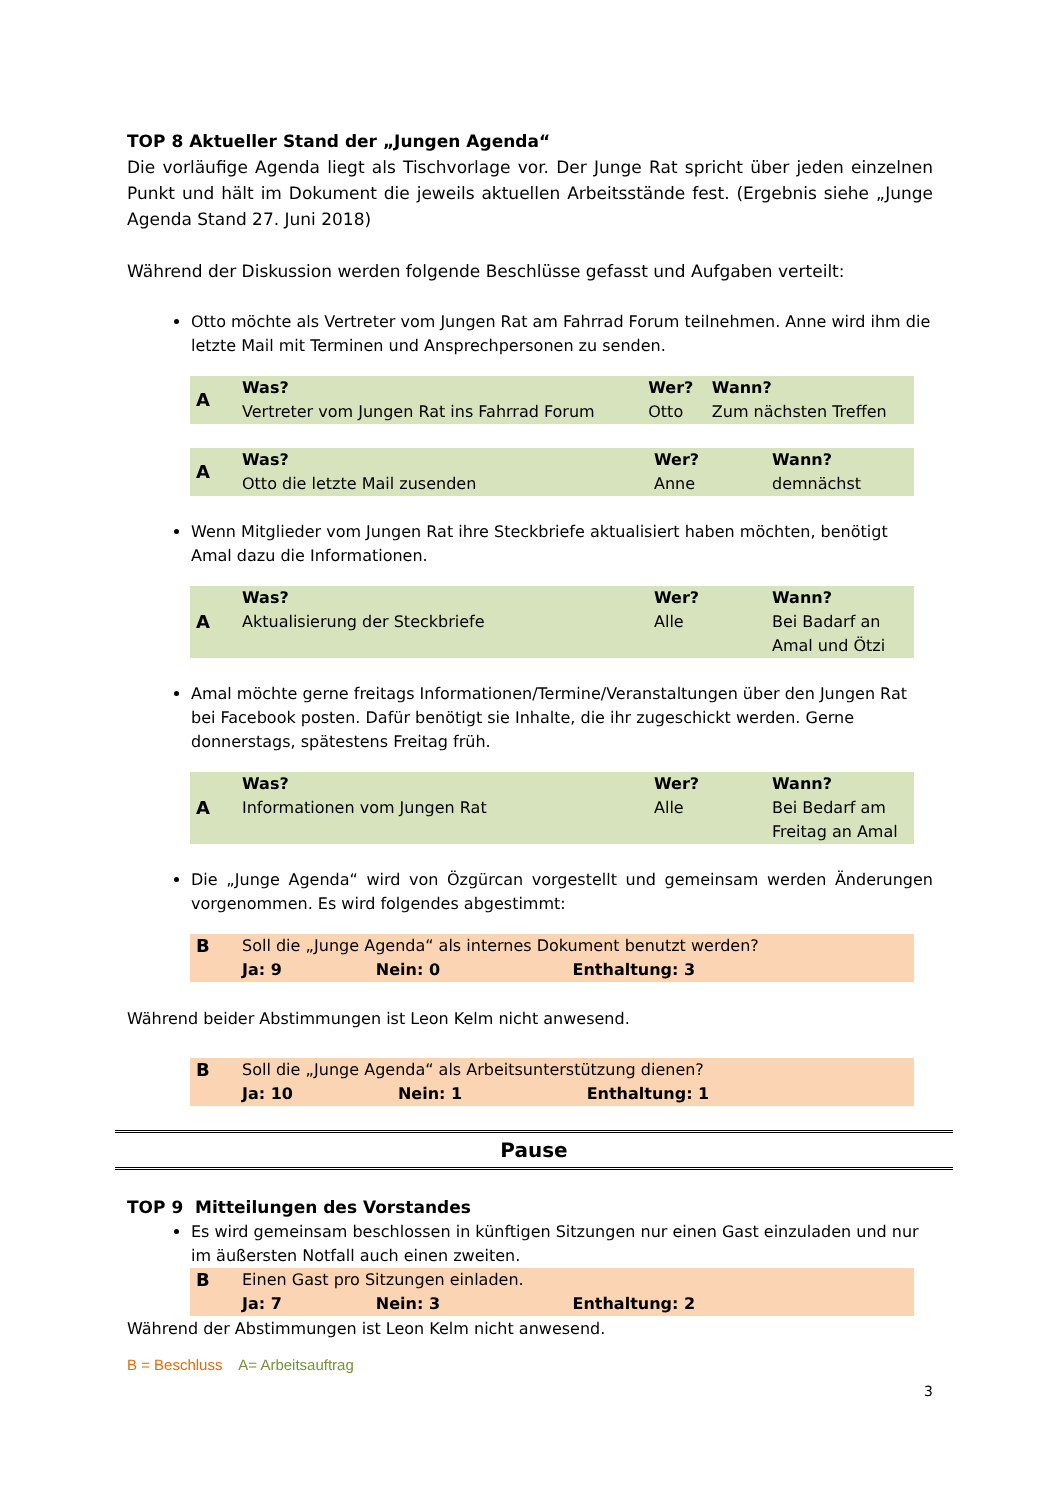TOP 8 Aktueller Stand der „Jungen Agenda“
Die vorläufige Agenda liegt als Tischvorlage vor. Der Junge Rat spricht über jeden einzelnen Punkt und hält im Dokument die jeweils aktuellen Arbeitsstände fest. (Ergebnis siehe „Junge Agenda Stand 27. Juni 2018)
Während der Diskussion werden folgende Beschlüsse gefasst und Aufgaben verteilt:
Otto möchte als Vertreter vom Jungen Rat am Fahrrad Forum teilnehmen. Anne wird ihm die letzte Mail mit Terminen und Ansprechpersonen zu senden.
| A | Was? Vertreter vom Jungen Rat ins Fahrrad Forum | Wer? Otto | Wann? Zum nächsten Treffen |
| A | Was? Otto die letzte Mail zusenden | Wer? Anne | Wann? demnächst |
Wenn Mitglieder vom Jungen Rat ihre Steckbriefe aktualisiert haben möchten, benötigt Amal dazu die Informationen.
| A | Was? Aktualisierung der Steckbriefe | Wer? Alle | Wann? Bei Badarf an Amal und Ötzi |
Amal möchte gerne freitags Informationen/Termine/Veranstaltungen über den Jungen Rat bei Facebook posten. Dafür benötigt sie Inhalte, die ihr zugeschickt werden. Gerne donnerstags, spätestens Freitag früh.
| A | Was? Informationen vom Jungen Rat | Wer? Alle | Wann? Bei Bedarf am Freitag an Amal |
Die „Junge Agenda“ wird von Özgürcan vorgestellt und gemeinsam werden Änderungen vorgenommen. Es wird folgendes abgestimmt:
| B | Soll die „Junge Agenda“ als internes Dokument benutzt werden? | | |
| | Ja: 9 | Nein: 0 | Enthaltung: 3 |
Während beider Abstimmungen ist Leon Kelm nicht anwesend.
| B | Soll die „Junge Agenda“ als Arbeitsunterstützung dienen? | | |
| | Ja: 10 | Nein: 1 | Enthaltung: 1 |
Pause
TOP 9 Mitteilungen des Vorstandes
Es wird gemeinsam beschlossen in künftigen Sitzungen nur einen Gast einzuladen und nur im äußersten Notfall auch einen zweiten.
| B | Einen Gast pro Sitzungen einladen. | | |
| | Ja: 7 | Nein: 3 | Enthaltung: 2 |
Während der Abstimmungen ist Leon Kelm nicht anwesend.
B = Beschluss A= Arbeitsauftrag
3